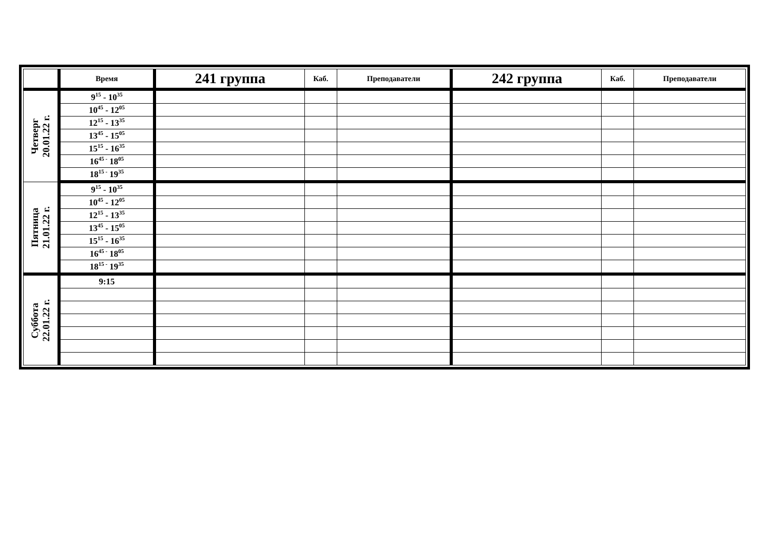| | Время | 241 группа | Каб. | Преподаватели | 242 группа | Каб. | Преподаватели |
| --- | --- | --- | --- | --- | --- | --- | --- |
| Четверг 20.01.22 г. | 9<sup>15</sup> - 10<sup>35</sup> | | | | | | |
| | 10<sup>45</sup> - 12<sup>05</sup> | | | | | | |
| | 12<sup>15</sup> - 13<sup>35</sup> | | | | | | |
| | 13<sup>45</sup> - 15<sup>05</sup> | | | | | | |
| | 15<sup>15</sup> - 16<sup>35</sup> | | | | | | |
| | 16<sup>45 -</sup> 18<sup>05</sup> | | | | | | |
| | 18<sup>15 -</sup> 19<sup>35</sup> | | | | | | |
| Пятница 21.01.22 г. | 9<sup>15</sup> - 10<sup>35</sup> | | | | | | |
| | 10<sup>45</sup> - 12<sup>05</sup> | | | | | | |
| | 12<sup>15</sup> - 13<sup>35</sup> | | | | | | |
| | 13<sup>45</sup> - 15<sup>05</sup> | | | | | | |
| | 15<sup>15</sup> - 16<sup>35</sup> | | | | | | |
| | 16<sup>45 -</sup> 18<sup>05</sup> | | | | | | |
| | 18<sup>15 -</sup> 19<sup>35</sup> | | | | | | |
| Суббота 22.01.22 г. | 9:15 | | | | | | |